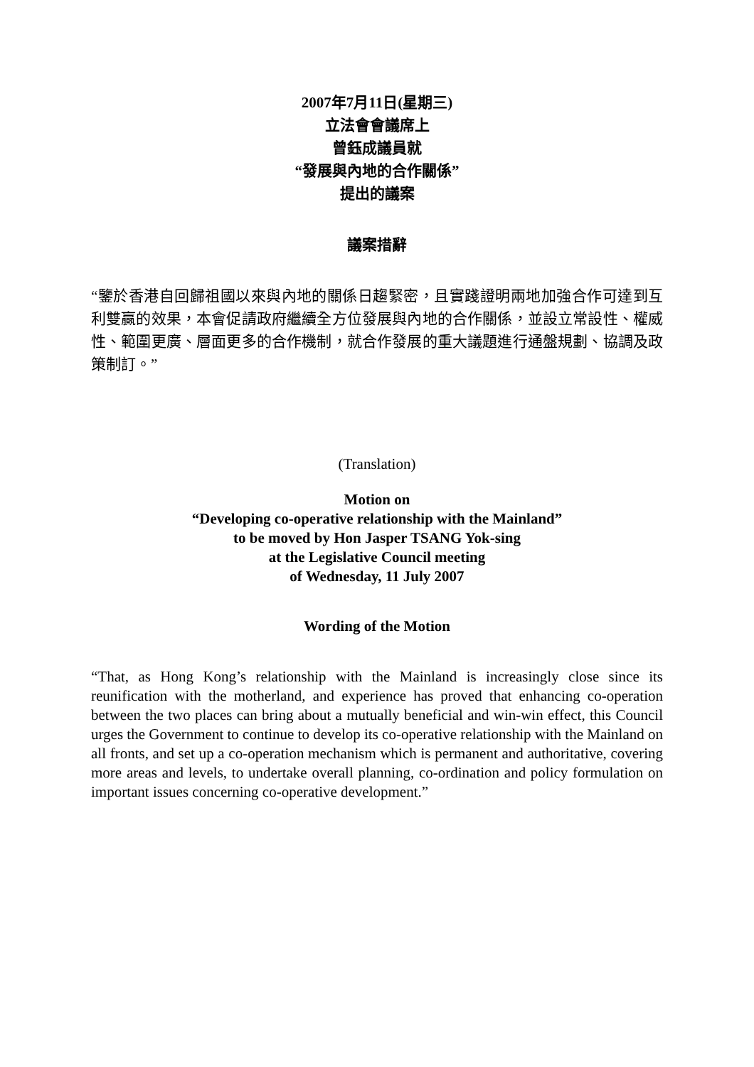2007年7月11日(星期三)
立法會會議席上
曾鈺成議員就
“發展與內地的合作關係”
提出的議案
議案措辭
“鑒於香港自回歸祖國以來與內地的關係日趨緊密，且實踐證明兩地加強合作可達到互利雙贏的效果，本會促請政府繼續全方位發展與內地的合作關係，並設立常設性、權威性、範圍更廣、層面更多的合作機制，就合作發展的重大議題進行通盤規劃、協調及政策制訂。”
(Translation)
Motion on
“Developing co-operative relationship with the Mainland”
to be moved by Hon Jasper TSANG Yok-sing
at the Legislative Council meeting
of Wednesday, 11 July 2007
Wording of the Motion
“That, as Hong Kong’s relationship with the Mainland is increasingly close since its reunification with the motherland, and experience has proved that enhancing co-operation between the two places can bring about a mutually beneficial and win-win effect, this Council urges the Government to continue to develop its co-operative relationship with the Mainland on all fronts, and set up a co-operation mechanism which is permanent and authoritative, covering more areas and levels, to undertake overall planning, co-ordination and policy formulation on important issues concerning co-operative development.”